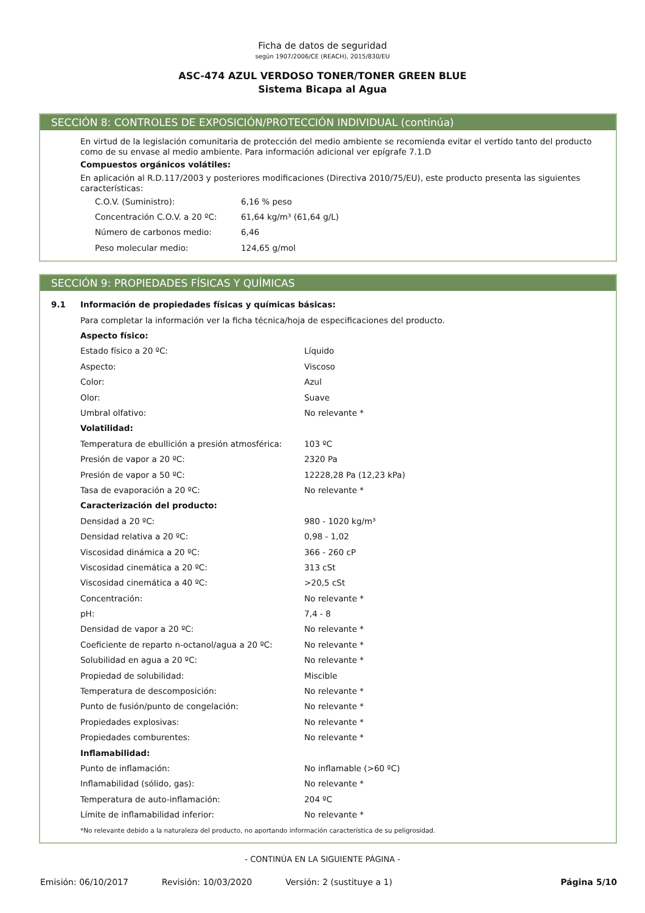Ficha de datos de seguridad
según 1907/2006/CE (REACH), 2015/830/EU
ASC-474 AZUL VERDOSO TONER/TONER GREEN BLUE
Sistema Bicapa al Agua
SECCIÓN 8: CONTROLES DE EXPOSICIÓN/PROTECCIÓN INDIVIDUAL (continúa)
En virtud de la legislación comunitaria de protección del medio ambiente se recomienda evitar el vertido tanto del producto como de su envase al medio ambiente. Para información adicional ver epígrafe 7.1.D
Compuestos orgánicos volátiles:
En aplicación al R.D.117/2003 y posteriores modificaciones (Directiva 2010/75/EU), este producto presenta las siguientes características:
| C.O.V. (Suministro): | 6,16 % peso |
| Concentración C.O.V. a 20 ºC: | 61,64 kg/m³ (61,64 g/L) |
| Número de carbonos medio: | 6,46 |
| Peso molecular medio: | 124,65 g/mol |
SECCIÓN 9: PROPIEDADES FÍSICAS Y QUÍMICAS
| 9.1 | Información de propiedades físicas y químicas básicas: | |
| | Para completar la información ver la ficha técnica/hoja de especificaciones del producto. | |
| | Aspecto físico: | |
| | Estado físico a 20 ºC: | Líquido |
| | Aspecto: | Viscoso |
| | Color: | Azul |
| | Olor: | Suave |
| | Umbral olfativo: | No relevante * |
| | Volatilidad: | |
| | Temperatura de ebullición a presión atmosférica: | 103 ºC |
| | Presión de vapor a 20 ºC: | 2320 Pa |
| | Presión de vapor a 50 ºC: | 12228,28 Pa (12,23 kPa) |
| | Tasa de evaporación a 20 ºC: | No relevante * |
| | Caracterización del producto: | |
| | Densidad a 20 ºC: | 980 - 1020 kg/m³ |
| | Densidad relativa a 20 ºC: | 0,98 - 1,02 |
| | Viscosidad dinámica a 20 ºC: | 366 - 260 cP |
| | Viscosidad cinemática a 20 ºC: | 313 cSt |
| | Viscosidad cinemática a 40 ºC: | >20,5 cSt |
| | Concentración: | No relevante * |
| | pH: | 7,4 - 8 |
| | Densidad de vapor a 20 ºC: | No relevante * |
| | Coeficiente de reparto n-octanol/agua a 20 ºC: | No relevante * |
| | Solubilidad en agua a 20 ºC: | No relevante * |
| | Propiedad de solubilidad: | Miscible |
| | Temperatura de descomposición: | No relevante * |
| | Punto de fusión/punto de congelación: | No relevante * |
| | Propiedades explosivas: | No relevante * |
| | Propiedades comburentes: | No relevante * |
| | Inflamabilidad: | |
| | Punto de inflamación: | No inflamable (>60 ºC) |
| | Inflamabilidad (sólido, gas): | No relevante * |
| | Temperatura de auto-inflamación: | 204 ºC |
| | Límite de inflamabilidad inferior: | No relevante * |
| | *No relevante debido a la naturaleza del producto, no aportando información característica de su peligrosidad. | |
- CONTINÚA EN LA SIGUIENTE PÁGINA -
Emisión: 06/10/2017 Revisión: 10/03/2020 Versión: 2 (sustituye a 1) Página 5/10